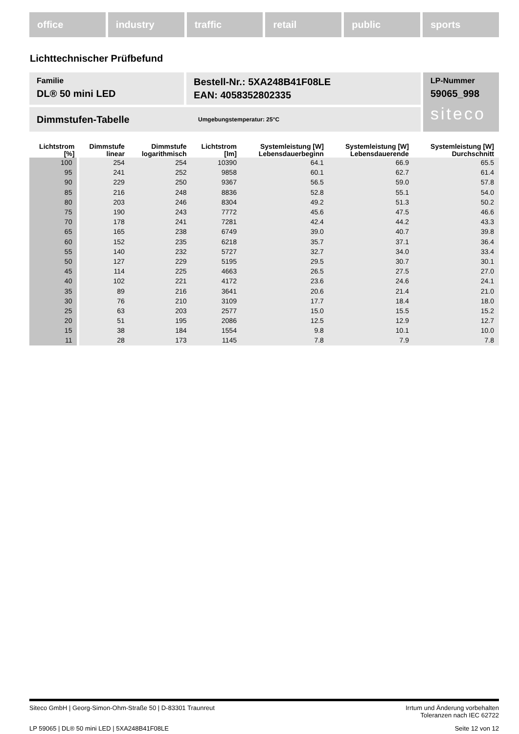office industry traffic retail public sports
Lichttechnischer Prüfbefund
Familie
DL® 50 mini LED
Bestell-Nr.: 5XA248B41F08LE
EAN: 4058352802335
Dimmstufen-Tabelle Umgebungstemperatur: 25°C
LP-Nummer
59065_998
siteco
| Lichtstrom [%] | Dimmstufe linear | Dimmstufe logarithmisch | Lichtstrom [lm] | Systemleistung [W] Lebensdauerbeginn | Systemleistung [W] Lebensdauerende | Systemleistung [W] Durchschnitt |
| --- | --- | --- | --- | --- | --- | --- |
| 100 | 254 | 254 | 10390 | 64.1 | 66.9 | 65.5 |
| 95 | 241 | 252 | 9858 | 60.1 | 62.7 | 61.4 |
| 90 | 229 | 250 | 9367 | 56.5 | 59.0 | 57.8 |
| 85 | 216 | 248 | 8836 | 52.8 | 55.1 | 54.0 |
| 80 | 203 | 246 | 8304 | 49.2 | 51.3 | 50.2 |
| 75 | 190 | 243 | 7772 | 45.6 | 47.5 | 46.6 |
| 70 | 178 | 241 | 7281 | 42.4 | 44.2 | 43.3 |
| 65 | 165 | 238 | 6749 | 39.0 | 40.7 | 39.8 |
| 60 | 152 | 235 | 6218 | 35.7 | 37.1 | 36.4 |
| 55 | 140 | 232 | 5727 | 32.7 | 34.0 | 33.4 |
| 50 | 127 | 229 | 5195 | 29.5 | 30.7 | 30.1 |
| 45 | 114 | 225 | 4663 | 26.5 | 27.5 | 27.0 |
| 40 | 102 | 221 | 4172 | 23.6 | 24.6 | 24.1 |
| 35 | 89 | 216 | 3641 | 20.6 | 21.4 | 21.0 |
| 30 | 76 | 210 | 3109 | 17.7 | 18.4 | 18.0 |
| 25 | 63 | 203 | 2577 | 15.0 | 15.5 | 15.2 |
| 20 | 51 | 195 | 2086 | 12.5 | 12.9 | 12.7 |
| 15 | 38 | 184 | 1554 | 9.8 | 10.1 | 10.0 |
| 11 | 28 | 173 | 1145 | 7.8 | 7.9 | 7.8 |
Siteco GmbH | Georg-Simon-Ohm-Straße 50 | D-83301 Traunreut Irrtum und Änderung vorbehalten
Toleranzen nach IEC 62722
LP 59065 | DL® 50 mini LED | 5XA248B41F08LE Seite 12 von 12